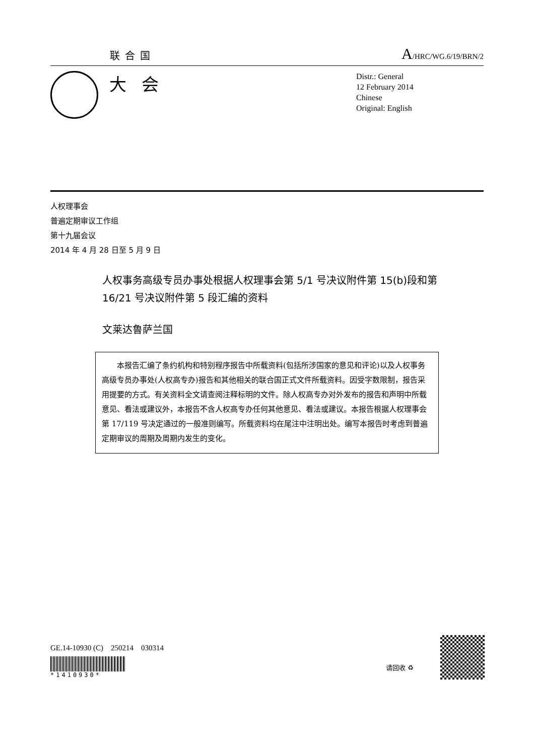联合国 A/HRC/WG.6/19/BRN/2
大会
Distr.: General
12 February 2014
Chinese
Original: English
人权理事会
普遍定期审议工作组
第十九届会议
2014 年 4 月 28 日至 5 月 9 日
人权事务高级专员办事处根据人权理事会第 5/1 号决议附件第 15(b)段和第 16/21 号决议附件第 5 段汇编的资料
文莱达鲁萨兰国
  本报告汇编了条约机构和特别程序报告中所载资料(包括所涉国家的意见和评论)以及人权事务高级专员办事处(人权高专办)报告和其他相关的联合国正式文件所载资料。因受字数限制，报告采用提要的方式。有关资料全文请查阅注释标明的文件。除人权高专办对外发布的报告和声明中所载意见、看法或建议外，本报告不含人权高专办任何其他意见、看法或建议。本报告根据人权理事会第 17/119 号决定通过的一般准则编写。所载资料均在尾注中注明出处。编写本报告时考虑到普遍定期审议的周期及周期内发生的变化。
GE.14-10930 (C) 250214 030314
*1410930*
请回收 ♻